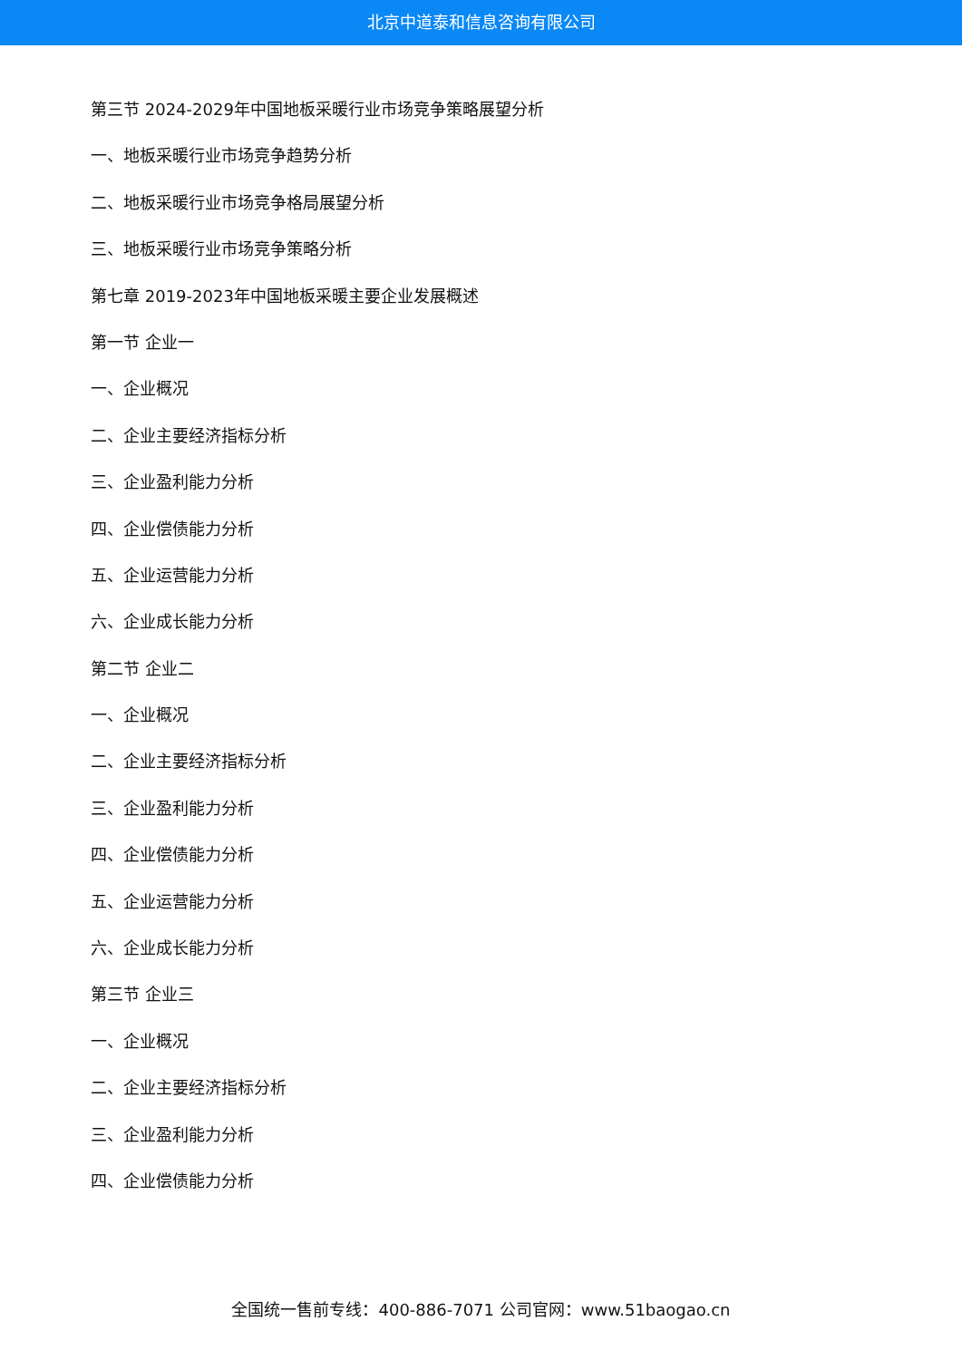北京中道泰和信息咨询有限公司
第三节 2024-2029年中国地板采暖行业市场竞争策略展望分析
一、地板采暖行业市场竞争趋势分析
二、地板采暖行业市场竞争格局展望分析
三、地板采暖行业市场竞争策略分析
第七章 2019-2023年中国地板采暖主要企业发展概述
第一节 企业一
一、企业概况
二、企业主要经济指标分析
三、企业盈利能力分析
四、企业偿债能力分析
五、企业运营能力分析
六、企业成长能力分析
第二节 企业二
一、企业概况
二、企业主要经济指标分析
三、企业盈利能力分析
四、企业偿债能力分析
五、企业运营能力分析
六、企业成长能力分析
第三节 企业三
一、企业概况
二、企业主要经济指标分析
三、企业盈利能力分析
四、企业偿债能力分析
全国统一售前专线：400-886-7071 公司官网：www.51baogao.cn